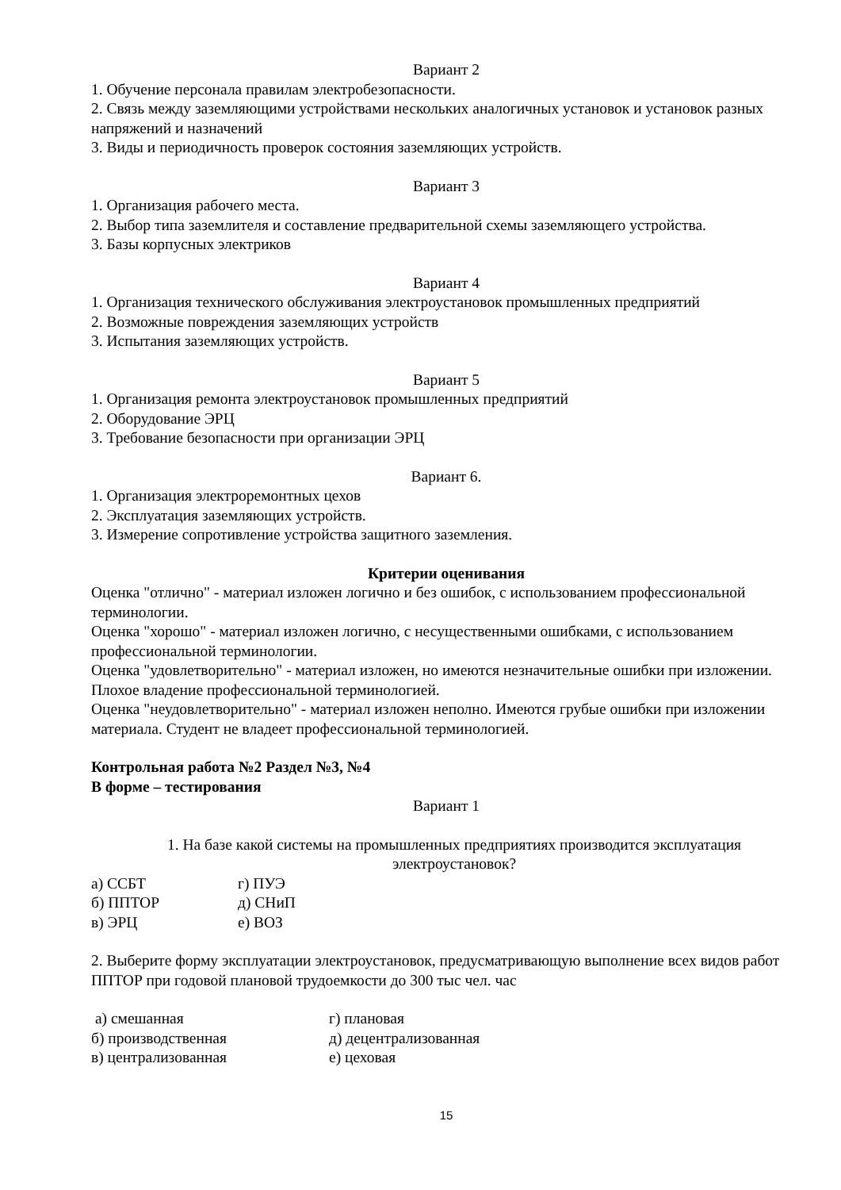Вариант 2
1. Обучение персонала правилам электробезопасности.
2. Связь между заземляющими устройствами нескольких аналогичных установок и установок разных напряжений и назначений
3. Виды и периодичность проверок состояния заземляющих устройств.
Вариант 3
1. Организация рабочего места.
2. Выбор типа заземлителя и составление предварительной схемы заземляющего устройства.
3. Базы корпусных электриков
Вариант 4
1. Организация технического обслуживания электроустановок промышленных предприятий
2. Возможные повреждения заземляющих устройств
3. Испытания заземляющих устройств.
Вариант 5
1. Организация ремонта электроустановок промышленных предприятий
2. Оборудование ЭРЦ
3. Требование безопасности при организации ЭРЦ
Вариант 6.
1. Организация электроремонтных цехов
2. Эксплуатация заземляющих устройств.
3. Измерение сопротивление устройства защитного заземления.
Критерии оценивания
Оценка "отлично" - материал изложен логично и без ошибок, с использованием профессиональной терминологии.
Оценка "хорошо" - материал изложен логично, с несущественными ошибками, с использованием профессиональной терминологии.
Оценка "удовлетворительно" - материал изложен, но имеются незначительные ошибки при изложении. Плохое владение профессиональной терминологией.
Оценка "неудовлетворительно" - материал изложен неполно. Имеются грубые ошибки при изложении материала. Студент не владеет профессиональной терминологией.
Контрольная работа №2 Раздел №3, №4
В форме – тестирования
Вариант 1
1. На базе какой системы на промышленных предприятиях производится эксплуатация электроустановок?
а) ССБТ г) ПУЭ
б) ППТОР д) СНиП
в) ЭРЦ е) ВОЗ
2. Выберите форму эксплуатации электроустановок, предусматривающую выполнение всех видов работ ППТОР при годовой плановой трудоемкости до 300 тыс чел. час
а) смешанная г) плановая
б) производственная д) децентрализованная
в) централизованная е) цеховая
15